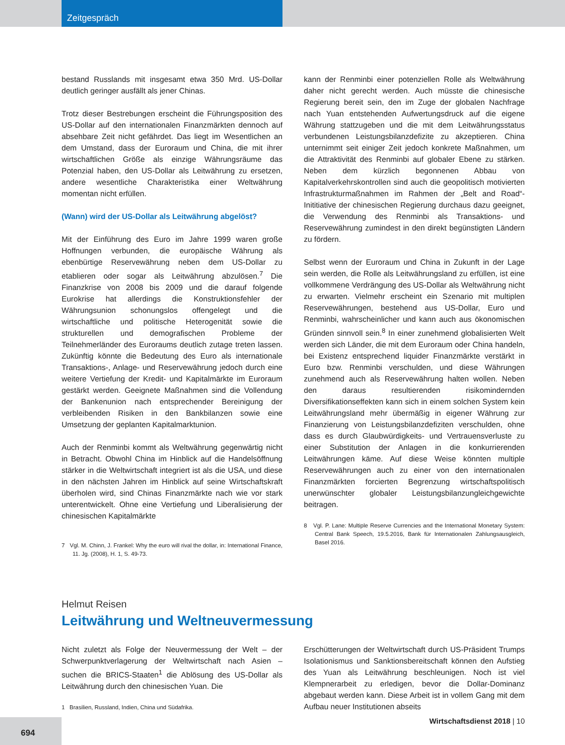Zeitgespräch
bestand Russlands mit insgesamt etwa 350 Mrd. US-Dollar deutlich geringer ausfällt als jener Chinas.
Trotz dieser Bestrebungen erscheint die Führungsposition des US-Dollar auf den internationalen Finanzmärkten dennoch auf absehbare Zeit nicht gefährdet. Das liegt im Wesentlichen an dem Umstand, dass der Euroraum und China, die mit ihrer wirtschaftlichen Größe als einzige Währungsräume das Potenzial haben, den US-Dollar als Leitwährung zu ersetzen, andere wesentliche Charakteristika einer Weltwährung momentan nicht erfüllen.
(Wann) wird der US-Dollar als Leitwährung abgelöst?
Mit der Einführung des Euro im Jahre 1999 waren große Hoffnungen verbunden, die europäische Währung als ebenbürtige Reservewährung neben dem US-Dollar zu etablieren oder sogar als Leitwährung abzulösen.<sup>7</sup> Die Finanzkrise von 2008 bis 2009 und die darauf folgende Eurokrise hat allerdings die Konstruktionsfehler der Währungsunion schonungslos offengelegt und die wirtschaftliche und politische Heterogenität sowie die strukturellen und demografischen Probleme der Teilnehmerländer des Euroraums deutlich zutage treten lassen. Zukünftig könnte die Bedeutung des Euro als internationale Transaktions-, Anlage- und Reservewährung jedoch durch eine weitere Vertiefung der Kredit- und Kapitalmärkte im Euroraum gestärkt werden. Geeignete Maßnahmen sind die Vollendung der Bankenunion nach entsprechender Bereinigung der verbleibenden Risiken in den Bankbilanzen sowie eine Umsetzung der geplanten Kapitalmarktunion.
Auch der Renminbi kommt als Weltwährung gegenwärtig nicht in Betracht. Obwohl China im Hinblick auf die Handelsöffnung stärker in die Weltwirtschaft integriert ist als die USA, und diese in den nächsten Jahren im Hinblick auf seine Wirtschaftskraft überholen wird, sind Chinas Finanzmärkte nach wie vor stark unterentwickelt. Ohne eine Vertiefung und Liberalisierung der chinesischen Kapitalmärkte
7 Vgl. M. Chinn, J. Frankel: Why the euro will rival the dollar, in: International Finance, 11. Jg. (2008), H. 1, S. 49-73.
kann der Renminbi einer potenziellen Rolle als Weltwährung daher nicht gerecht werden. Auch müsste die chinesische Regierung bereit sein, den im Zuge der globalen Nachfrage nach Yuan entstehenden Aufwertungsdruck auf die eigene Währung stattzugeben und die mit dem Leitwährungsstatus verbundenen Leistungsbilanzdefizite zu akzeptieren. China unternimmt seit einiger Zeit jedoch konkrete Maßnahmen, um die Attraktivität des Renminbi auf globaler Ebene zu stärken. Neben dem kürzlich begonnenen Abbau von Kapitalverkehrskontrollen sind auch die geopolitisch motivierten Infrastrukturmaßnahmen im Rahmen der „Belt and Road“-Inititiative der chinesischen Regierung durchaus dazu geeignet, die Verwendung des Renminbi als Transaktions- und Reservewährung zumindest in den direkt begünstigten Ländern zu fördern.
Selbst wenn der Euroraum und China in Zukunft in der Lage sein werden, die Rolle als Leitwährungsland zu erfüllen, ist eine vollkommene Verdrängung des US-Dollar als Weltwährung nicht zu erwarten. Vielmehr erscheint ein Szenario mit multiplen Reservewährungen, bestehend aus US-Dollar, Euro und Renminbi, wahrscheinlicher und kann auch aus ökonomischen Gründen sinnvoll sein.<sup>8</sup> In einer zunehmend globalisierten Welt werden sich Länder, die mit dem Euroraum oder China handeln, bei Existenz entsprechend liquider Finanzmärkte verstärkt in Euro bzw. Renminbi verschulden, und diese Währungen zunehmend auch als Reservewährung halten wollen. Neben den daraus resultierenden risikomindernden Diversifikationseffekten kann sich in einem solchen System kein Leitwährungsland mehr übermäßig in eigener Währung zur Finanzierung von Leistungsbilanzdefiziten verschulden, ohne dass es durch Glaubwürdigkeits- und Vertrauensverluste zu einer Substitution der Anlagen in die konkurrierenden Leitwährungen käme. Auf diese Weise könnten multiple Reservewährungen auch zu einer von den internationalen Finanzmärkten forcierten Begrenzung wirtschaftspolitisch unerwünschter globaler Leistungsbilanzungleichgewichte beitragen.
8 Vgl. P. Lane: Multiple Reserve Currencies and the International Monetary System: Central Bank Speech, 19.5.2016, Bank für Internationalen Zahlungsausgleich, Basel 2016.
Helmut Reisen
Leitwährung und Weltneuvermessung
Nicht zuletzt als Folge der Neuvermessung der Welt – der Schwerpunktverlagerung der Weltwirtschaft nach Asien – suchen die BRICS-Staaten<sup>1</sup> die Ablösung des US-Dollar als Leitwährung durch den chinesischen Yuan. Die
1 Brasilien, Russland, Indien, China und Südafrika.
Erschütterungen der Weltwirtschaft durch US-Präsident Trumps Isolationismus und Sanktionsbereitschaft können den Aufstieg des Yuan als Leitwährung beschleunigen. Noch ist viel Klempnerarbeit zu erledigen, bevor die Dollar-Dominanz abgebaut werden kann. Diese Arbeit ist in vollem Gang mit dem Aufbau neuer Institutionen abseits
Wirtschaftsdienst 2018 | 10
694